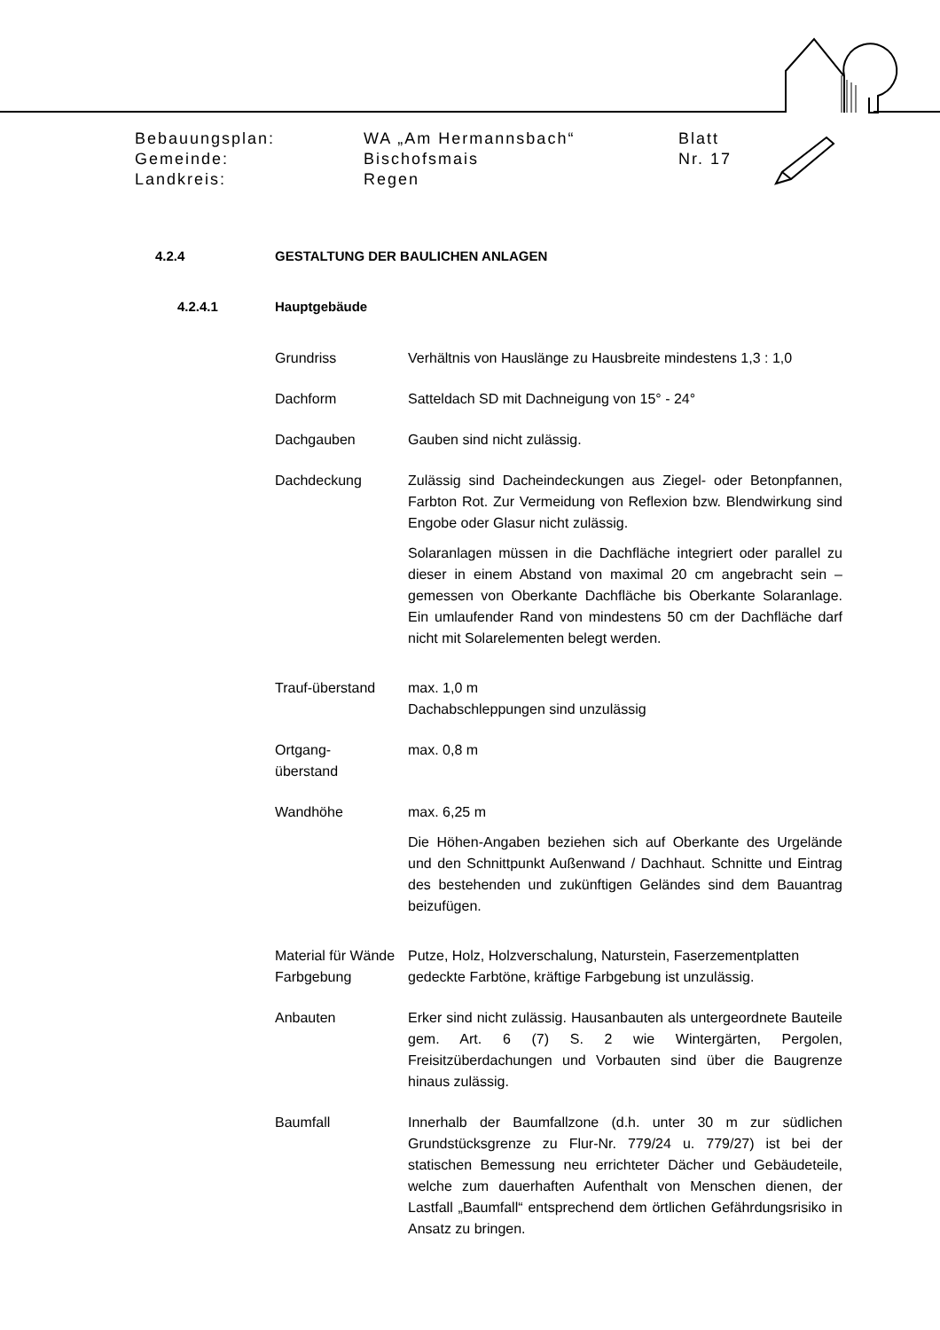Bebauungsplan: WA „Am Hermannsbach“Blatt
Gemeinde: Bischofsmais Nr. 17
Landkreis: Regen
4.2.4 GESTALTUNG DER BAULICHEN ANLAGEN
4.2.4.1 Hauptgebäude
Grundriss Verhältnis von Hauslänge zu Hausbreite mindestens 1,3 : 1,0
Dachform Satteldach SD mit Dachneigung von 15° - 24°
Dachgauben Gauben sind nicht zulässig.
Dachdeckung Zulässig sind Dacheindeckungen aus Ziegel- oder Betonpfannen, Farbton Rot. Zur Vermeidung von Reflexion bzw. Blendwirkung sind Engobe oder Glasur nicht zulässig.
Solaranlagen müssen in die Dachfläche integriert oder parallel zu dieser in einem Abstand von maximal 20 cm angebracht sein – gemessen von Oberkante Dachfläche bis Oberkante Solaranlage. Ein umlaufender Rand von mindestens 50 cm der Dachfläche darf nicht mit Solarelementen belegt werden.
Trauf-überstand max. 1,0 m
Dachabschleppungen sind unzulässig
Ortgang-
überstand
max. 0,8 m
Wandhöhe max. 6,25 m
Die Höhen-Angaben beziehen sich auf Oberkante des Urgelände und den Schnittpunkt Außenwand / Dachhaut. Schnitte und Eintrag des bestehenden und zukünftigen Geländes sind dem Bauantrag beizufügen.
Material für Wände
Putze, Holz, Holzverschalung, Naturstein, Faserzementplatten
Farbgebung gedeckte Farbtöne, kräftige Farbgebung ist unzulässig.
Anbauten Erker sind nicht zulässig. Hausanbauten als untergeordnete Bauteile gem. Art. 6 (7) S. 2 wie Wintergärten, Pergolen, Freisitzüberdachungen und Vorbauten sind über die Baugrenze hinaus zulässig.
Baumfall Innerhalb der Baumfallzone (d.h. unter 30 m zur südlichen Grundstücksgrenze zu Flur-Nr. 779/24 u. 779/27) ist bei der statischen Bemessung neu errichteter Dächer und Gebäudeteile, welche zum dauerhaften Aufenthalt von Menschen dienen, der Lastfall „Baumfall“ entsprechend dem örtlichen Gefährdungsrisiko in Ansatz zu bringen.